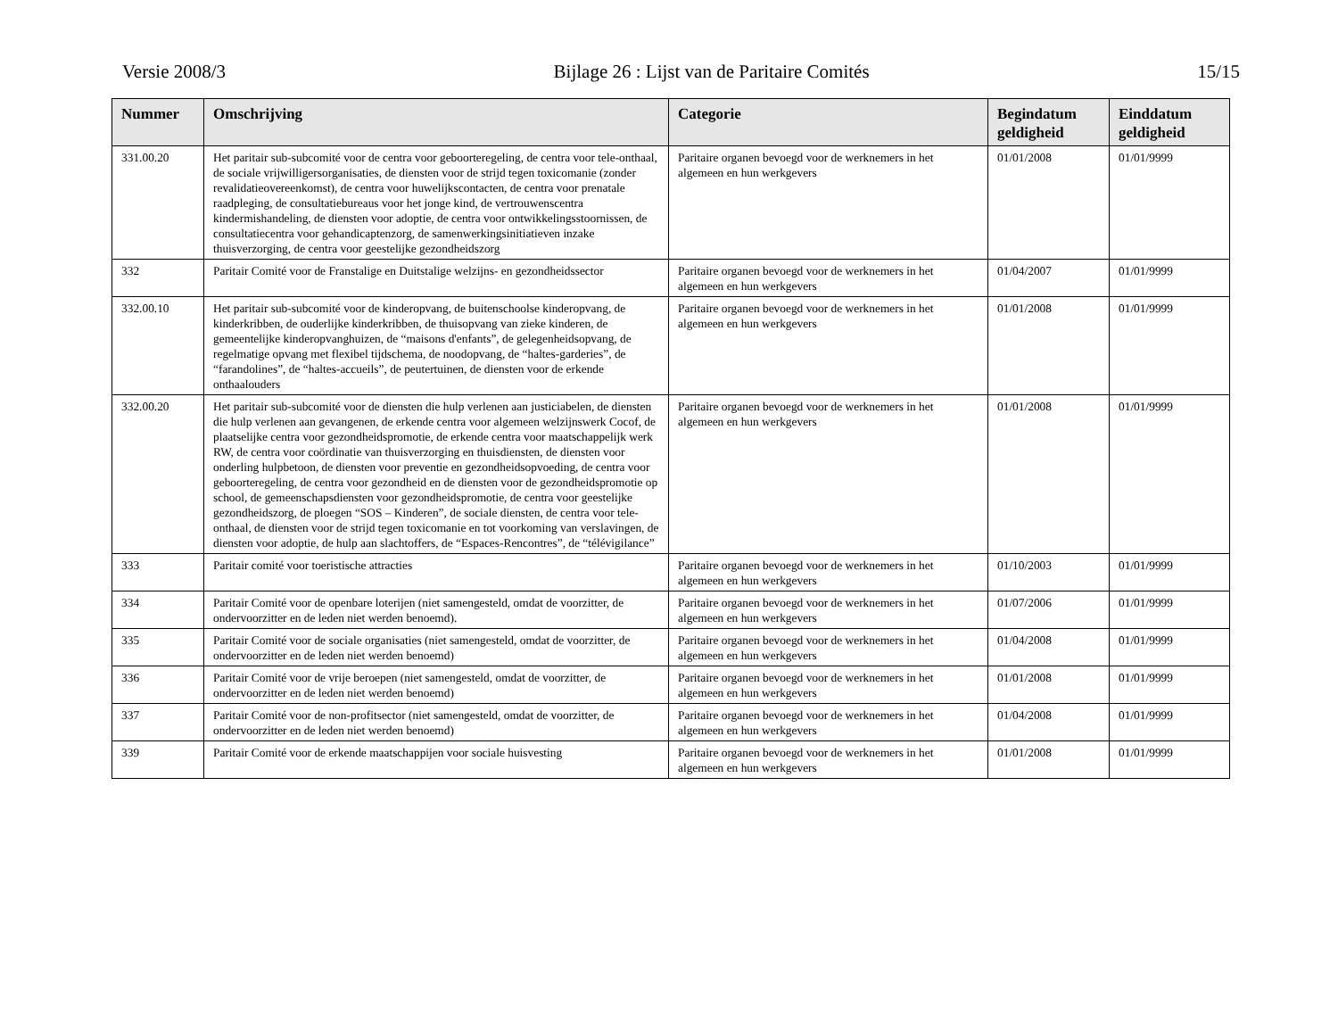Versie 2008/3 Bijlage 26 : Lijst van de Paritaire Comités 15/15
| Nummer | Omschrijving | Categorie | Begindatum geldigheid | Einddatum geldigheid |
| --- | --- | --- | --- | --- |
| 331.00.20 | Het paritair sub-subcomité voor de centra voor geboorteregeling, de centra voor tele-onthaal, de sociale vrijwilligersorganisaties, de diensten voor de strijd tegen toxicomanie (zonder revalidatieovereenkomst), de centra voor huwelijkscontacten, de centra voor prenatale raadpleging, de consultatiebureaus voor het jonge kind, de vertrouwenscentra kindermishandeling, de diensten voor adoptie, de centra voor ontwikkelingsstoornissen, de consultatiecentra voor gehandicaptenzorg, de samenwerkingsinitiatieven inzake thuisverzorging, de centra voor geestelijke gezondheidszorg | Paritaire organen bevoegd voor de werknemers in het algemeen en hun werkgevers | 01/01/2008 | 01/01/9999 |
| 332 | Paritair Comité voor de Franstalige en Duitstalige welzijns- en gezondheidssector | Paritaire organen bevoegd voor de werknemers in het algemeen en hun werkgevers | 01/04/2007 | 01/01/9999 |
| 332.00.10 | Het paritair sub-subcomité voor de kinderopvang, de buitenschoolse kinderopvang, de kinderkribben, de ouderlijke kinderkribben, de thuisopvang van zieke kinderen, de gemeentelijke kinderopvanghuizen, de “maisons d'enfants”, de gelegenheidsopvang, de regelmatige opvang met flexibel tijdschema, de noodopvang, de “haltes-garderies”, de “farandolines”, de “haltes-accueils”, de peutertuinen, de diensten voor de erkende onthaalouders | Paritaire organen bevoegd voor de werknemers in het algemeen en hun werkgevers | 01/01/2008 | 01/01/9999 |
| 332.00.20 | Het paritair sub-subcomité voor de diensten die hulp verlenen aan justiciabelen, de diensten die hulp verlenen aan gevangenen, de erkende centra voor algemeen welzijnswerk Cocof, de plaatselijke centra voor gezondheidspromotie, de erkende centra voor maatschappelijk werk RW, de centra voor coördinatie van thuisverzorging en thuisdiensten, de diensten voor onderling hulpbetoon, de diensten voor preventie en gezondheidsopvoeding, de centra voor geboorteregeling, de centra voor gezondheid en de diensten voor de gezondheidspromotie op school, de gemeenschapsdiensten voor gezondheidspromotie, de centra voor geestelijke gezondheidszorg, de ploegen “SOS – Kinderen”, de sociale diensten, de centra voor tele-onthaal, de diensten voor de strijd tegen toxicomanie en tot voorkoming van verslavingen, de diensten voor adoptie, de hulp aan slachtoffers, de “Espaces-Rencontres”, de “télévigilance” | Paritaire organen bevoegd voor de werknemers in het algemeen en hun werkgevers | 01/01/2008 | 01/01/9999 |
| 333 | Paritair comité voor toeristische attracties | Paritaire organen bevoegd voor de werknemers in het algemeen en hun werkgevers | 01/10/2003 | 01/01/9999 |
| 334 | Paritair Comité voor de openbare loterijen (niet samengesteld, omdat de voorzitter, de ondervoorzitter en de leden niet werden benoemd). | Paritaire organen bevoegd voor de werknemers in het algemeen en hun werkgevers | 01/07/2006 | 01/01/9999 |
| 335 | Paritair Comité voor de sociale organisaties (niet samengesteld, omdat de voorzitter, de ondervoorzitter en de leden niet werden benoemd) | Paritaire organen bevoegd voor de werknemers in het algemeen en hun werkgevers | 01/04/2008 | 01/01/9999 |
| 336 | Paritair Comité voor de vrije beroepen (niet samengesteld, omdat de voorzitter, de ondervoorzitter en de leden niet werden benoemd) | Paritaire organen bevoegd voor de werknemers in het algemeen en hun werkgevers | 01/01/2008 | 01/01/9999 |
| 337 | Paritair Comité voor de non-profitsector (niet samengesteld, omdat de voorzitter, de ondervoorzitter en de leden niet werden benoemd) | Paritaire organen bevoegd voor de werknemers in het algemeen en hun werkgevers | 01/04/2008 | 01/01/9999 |
| 339 | Paritair Comité voor de erkende maatschappijen voor sociale huisvesting | Paritaire organen bevoegd voor de werknemers in het algemeen en hun werkgevers | 01/01/2008 | 01/01/9999 |